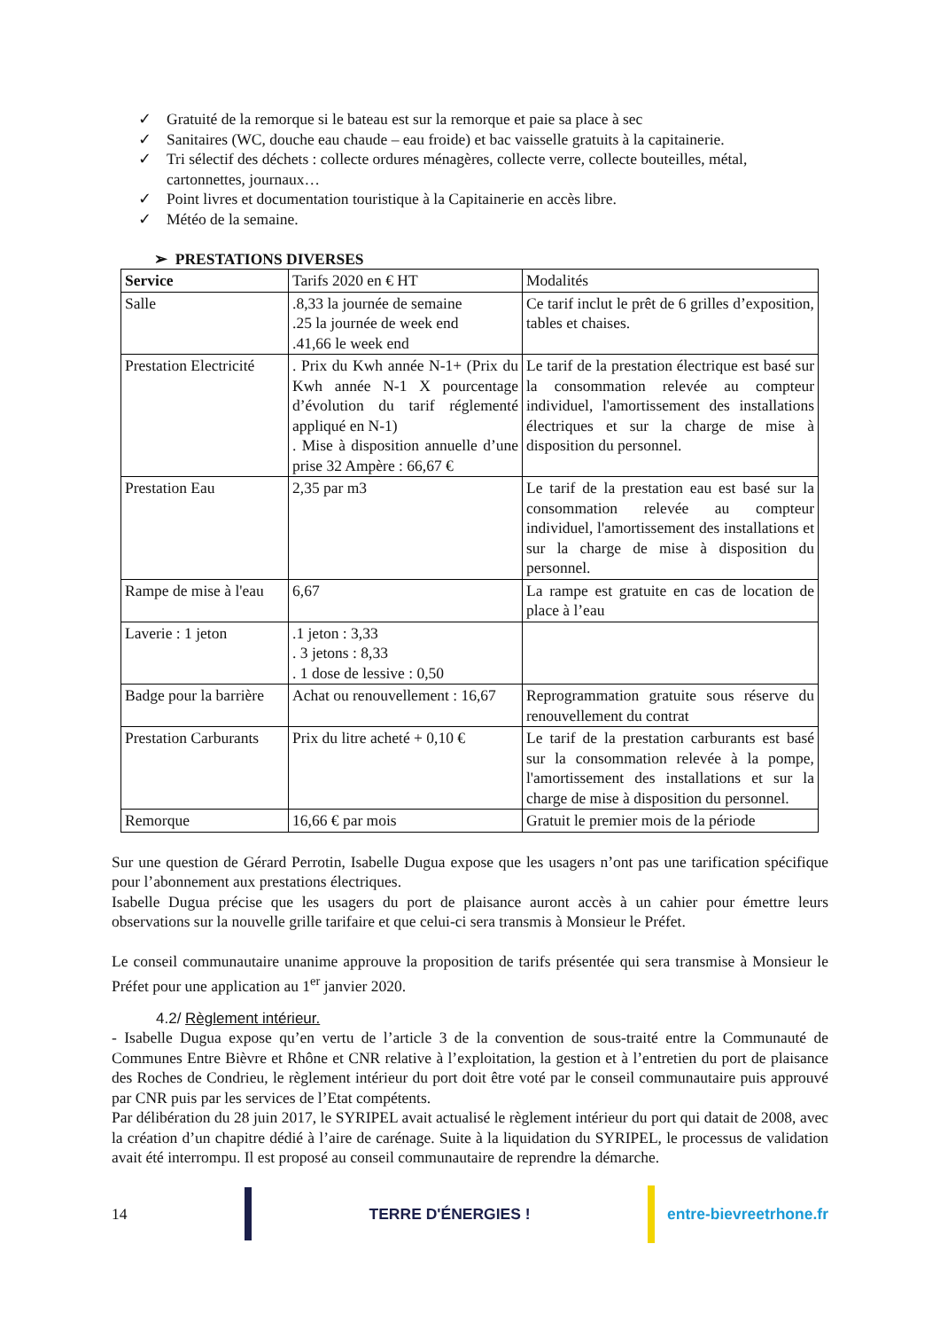✓ Gratuité de la remorque si le bateau est sur la remorque et paie sa place à sec
✓ Sanitaires (WC, douche eau chaude – eau froide) et bac vaisselle gratuits à la capitainerie.
✓ Tri sélectif des déchets : collecte ordures ménagères, collecte verre, collecte bouteilles, métal, cartonnettes, journaux…
✓ Point livres et documentation touristique à la Capitainerie en accès libre.
✓ Météo de la semaine.
➢ PRESTATIONS DIVERSES
| Service | Tarifs 2020 en € HT | Modalités |
| Salle | .8,33 la journée de semaine .25 la journée de week end .41,66 le week end | Ce tarif inclut le prêt de 6 grilles d’exposition, tables et chaises. |
| Prestation Electricité | . Prix du Kwh année N-1+ (Prix du Kwh année N-1 X pourcentage d’évolution du tarif réglementé appliqué en N-1) . Mise à disposition annuelle d’une prise 32 Ampère : 66,67 € | Le tarif de la prestation électrique est basé sur la consommation relevée au compteur individuel, l'amortissement des installations électriques et sur la charge de mise à disposition du personnel. |
| Prestation Eau | 2,35 par m3 | Le tarif de la prestation eau est basé sur la consommation relevée au compteur individuel, l'amortissement des installations et sur la charge de mise à disposition du personnel. |
| Rampe de mise à l'eau | 6,67 | La rampe est gratuite en cas de location de place à l’eau |
| Laverie : 1 jeton | .1 jeton : 3,33 . 3 jetons : 8,33 . 1 dose de lessive : 0,50 | |
| Badge pour la barrière | Achat ou renouvellement : 16,67 | Reprogrammation gratuite sous réserve du renouvellement du contrat |
| Prestation Carburants | Prix du litre acheté + 0,10 € | Le tarif de la prestation carburants est basé sur la consommation relevée à la pompe, l'amortissement des installations et sur la charge de mise à disposition du personnel. |
| Remorque | 16,66 € par mois | Gratuit le premier mois de la période |
Sur une question de Gérard Perrotin, Isabelle Dugua expose que les usagers n’ont pas une tarification spécifique pour l’abonnement aux prestations électriques.
Isabelle Dugua précise que les usagers du port de plaisance auront accès à un cahier pour émettre leurs observations sur la nouvelle grille tarifaire et que celui-ci sera transmis à Monsieur le Préfet.
Le conseil communautaire unanime approuve la proposition de tarifs présentée qui sera transmise à Monsieur le Préfet pour une application au 1<sup>er</sup> janvier 2020.
4.2/ Règlement intérieur.
- Isabelle Dugua expose qu’en vertu de l’article 3 de la convention de sous-traité entre la Communauté de Communes Entre Bièvre et Rhône et CNR relative à l’exploitation, la gestion et à l’entretien du port de plaisance des Roches de Condrieu, le règlement intérieur du port doit être voté par le conseil communautaire puis approuvé par CNR puis par les services de l’Etat compétents.
Par délibération du 28 juin 2017, le SYRIPEL avait actualisé le règlement intérieur du port qui datait de 2008, avec la création d’un chapitre dédié à l’aire de carénage. Suite à la liquidation du SYRIPEL, le processus de validation avait été interrompu. Il est proposé au conseil communautaire de reprendre la démarche.
14 TERRE D'ÉNERGIES ! entre-bievreetrhone.fr